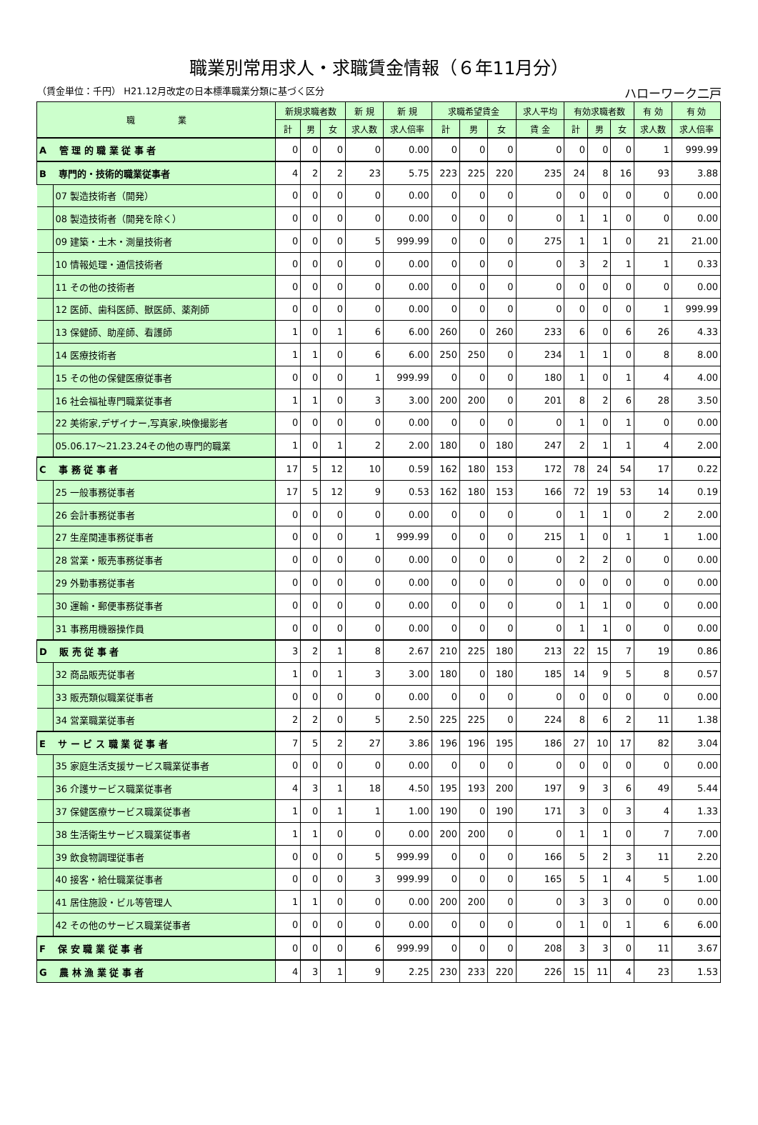職業別常用求人・求職賃金情報（６年11月分）
（賃金単位：千円） H21.12月改定の日本標準職業分類に基づく区分 ハローワーク二戸
| 職 業 | | 新規求職者数 | | | 新 規 | 新 規 | 求職希望賃金 | | | 求人平均 | 有効求職者数 | | | 有 効 | 有 効 |
| --- | --- | --- | --- | --- | --- | --- | --- | --- | --- | --- | --- | --- | --- | --- | --- |
| | | 計 | 男 | 女 | 求人数 | 求人倍率 | 計 | 男 | 女 | 賃 金 | 計 | 男 | 女 | 求人数 | 求人倍率 |
| A 管 理 的 職 業 従 事 者 | | 0 | 0 | 0 | 0 | 0.00 | 0 | 0 | 0 | 0 | 0 | 0 | 0 | 1 | 999.99 |
| B 専門的・技術的職業従事者 | | 4 | 2 | 2 | 23 | 5.75 | 223 | 225 | 220 | 235 | 24 | 8 | 16 | 93 | 3.88 |
| | 07 製造技術者（開発） | 0 | 0 | 0 | 0 | 0.00 | 0 | 0 | 0 | 0 | 0 | 0 | 0 | 0 | 0.00 |
| | 08 製造技術者（開発を除く） | 0 | 0 | 0 | 0 | 0.00 | 0 | 0 | 0 | 0 | 1 | 1 | 0 | 0 | 0.00 |
| | 09 建築・土木・測量技術者 | 0 | 0 | 0 | 5 | 999.99 | 0 | 0 | 0 | 275 | 1 | 1 | 0 | 21 | 21.00 |
| | 10 情報処理・通信技術者 | 0 | 0 | 0 | 0 | 0.00 | 0 | 0 | 0 | 0 | 3 | 2 | 1 | 1 | 0.33 |
| | 11 その他の技術者 | 0 | 0 | 0 | 0 | 0.00 | 0 | 0 | 0 | 0 | 0 | 0 | 0 | 0 | 0.00 |
| | 12 医師、歯科医師、獣医師、薬剤師 | 0 | 0 | 0 | 0 | 0.00 | 0 | 0 | 0 | 0 | 0 | 0 | 0 | 1 | 999.99 |
| | 13 保健師、助産師、看護師 | 1 | 0 | 1 | 6 | 6.00 | 260 | 0 | 260 | 233 | 6 | 0 | 6 | 26 | 4.33 |
| | 14 医療技術者 | 1 | 1 | 0 | 6 | 6.00 | 250 | 250 | 0 | 234 | 1 | 1 | 0 | 8 | 8.00 |
| | 15 その他の保健医療従事者 | 0 | 0 | 0 | 1 | 999.99 | 0 | 0 | 0 | 180 | 1 | 0 | 1 | 4 | 4.00 |
| | 16 社会福祉専門職業従事者 | 1 | 1 | 0 | 3 | 3.00 | 200 | 200 | 0 | 201 | 8 | 2 | 6 | 28 | 3.50 |
| | 22 美術家,デザイナー,写真家,映像撮影者 | 0 | 0 | 0 | 0 | 0.00 | 0 | 0 | 0 | 0 | 1 | 0 | 1 | 0 | 0.00 |
| | 05.06.17～21.23.24その他の専門的職業 | 1 | 0 | 1 | 2 | 2.00 | 180 | 0 | 180 | 247 | 2 | 1 | 1 | 4 | 2.00 |
| C 事 務 従 事 者 | | 17 | 5 | 12 | 10 | 0.59 | 162 | 180 | 153 | 172 | 78 | 24 | 54 | 17 | 0.22 |
| | 25 一般事務従事者 | 17 | 5 | 12 | 9 | 0.53 | 162 | 180 | 153 | 166 | 72 | 19 | 53 | 14 | 0.19 |
| | 26 会計事務従事者 | 0 | 0 | 0 | 0 | 0.00 | 0 | 0 | 0 | 0 | 1 | 1 | 0 | 2 | 2.00 |
| | 27 生産関連事務従事者 | 0 | 0 | 0 | 1 | 999.99 | 0 | 0 | 0 | 215 | 1 | 0 | 1 | 1 | 1.00 |
| | 28 営業・販売事務従事者 | 0 | 0 | 0 | 0 | 0.00 | 0 | 0 | 0 | 0 | 2 | 2 | 0 | 0 | 0.00 |
| | 29 外勤事務従事者 | 0 | 0 | 0 | 0 | 0.00 | 0 | 0 | 0 | 0 | 0 | 0 | 0 | 0 | 0.00 |
| | 30 運輸・郵便事務従事者 | 0 | 0 | 0 | 0 | 0.00 | 0 | 0 | 0 | 0 | 1 | 1 | 0 | 0 | 0.00 |
| | 31 事務用機器操作員 | 0 | 0 | 0 | 0 | 0.00 | 0 | 0 | 0 | 0 | 1 | 1 | 0 | 0 | 0.00 |
| D 販 売 従 事 者 | | 3 | 2 | 1 | 8 | 2.67 | 210 | 225 | 180 | 213 | 22 | 15 | 7 | 19 | 0.86 |
| | 32 商品販売従事者 | 1 | 0 | 1 | 3 | 3.00 | 180 | 0 | 180 | 185 | 14 | 9 | 5 | 8 | 0.57 |
| | 33 販売類似職業従事者 | 0 | 0 | 0 | 0 | 0.00 | 0 | 0 | 0 | 0 | 0 | 0 | 0 | 0 | 0.00 |
| | 34 営業職業従事者 | 2 | 2 | 0 | 5 | 2.50 | 225 | 225 | 0 | 224 | 8 | 6 | 2 | 11 | 1.38 |
| E サ ー ビ ス 職 業 従 事 者 | | 7 | 5 | 2 | 27 | 3.86 | 196 | 196 | 195 | 186 | 27 | 10 | 17 | 82 | 3.04 |
| | 35 家庭生活支援サービス職業従事者 | 0 | 0 | 0 | 0 | 0.00 | 0 | 0 | 0 | 0 | 0 | 0 | 0 | 0 | 0.00 |
| | 36 介護サービス職業従事者 | 4 | 3 | 1 | 18 | 4.50 | 195 | 193 | 200 | 197 | 9 | 3 | 6 | 49 | 5.44 |
| | 37 保健医療サービス職業従事者 | 1 | 0 | 1 | 1 | 1.00 | 190 | 0 | 190 | 171 | 3 | 0 | 3 | 4 | 1.33 |
| | 38 生活衛生サービス職業従事者 | 1 | 1 | 0 | 0 | 0.00 | 200 | 200 | 0 | 0 | 1 | 1 | 0 | 7 | 7.00 |
| | 39 飲食物調理従事者 | 0 | 0 | 0 | 5 | 999.99 | 0 | 0 | 0 | 166 | 5 | 2 | 3 | 11 | 2.20 |
| | 40 接客・給仕職業従事者 | 0 | 0 | 0 | 3 | 999.99 | 0 | 0 | 0 | 165 | 5 | 1 | 4 | 5 | 1.00 |
| | 41 居住施設・ビル等管理人 | 1 | 1 | 0 | 0 | 0.00 | 200 | 200 | 0 | 0 | 3 | 3 | 0 | 0 | 0.00 |
| | 42 その他のサービス職業従事者 | 0 | 0 | 0 | 0 | 0.00 | 0 | 0 | 0 | 0 | 1 | 0 | 1 | 6 | 6.00 |
| F 保 安 職 業 従 事 者 | | 0 | 0 | 0 | 6 | 999.99 | 0 | 0 | 0 | 208 | 3 | 3 | 0 | 11 | 3.67 |
| G 農 林 漁 業 従 事 者 | | 4 | 3 | 1 | 9 | 2.25 | 230 | 233 | 220 | 226 | 15 | 11 | 4 | 23 | 1.53 |